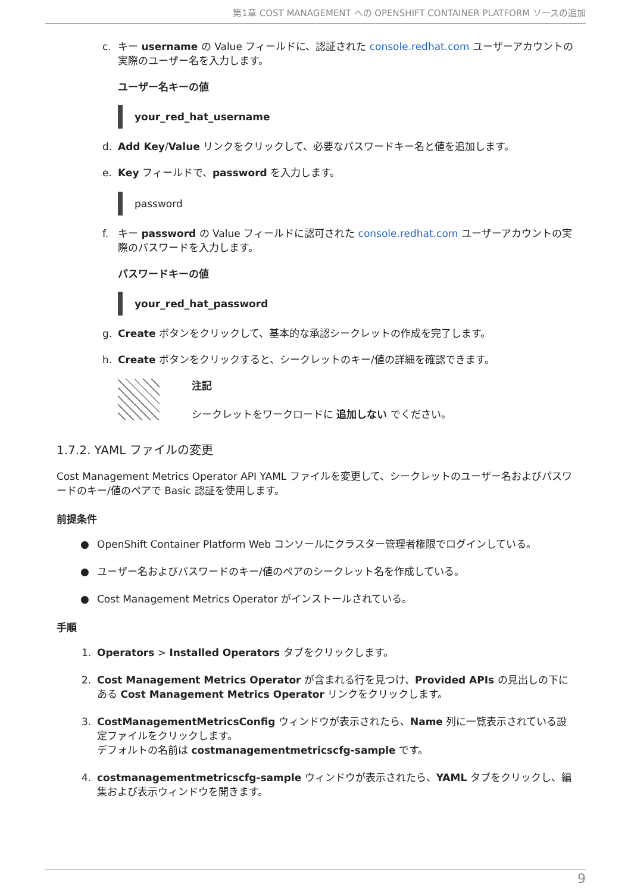第1章 COST MANAGEMENT への OPENSHIFT CONTAINER PLATFORM ソースの追加
c. キー username の Value フィールドに、認証された console.redhat.com ユーザーアカウントの実際のユーザー名を入力します。
ユーザー名キーの値
your_red_hat_username
d. Add Key/Value リンクをクリックして、必要なパスワードキー名と値を追加します。
e. Key フィールドで、password を入力します。
password
f. キー password の Value フィールドに認可された console.redhat.com ユーザーアカウントの実際のパスワードを入力します。
パスワードキーの値
your_red_hat_password
g. Create ボタンをクリックして、基本的な承認シークレットの作成を完了します。
h. Create ボタンをクリックすると、シークレットのキー/値の詳細を確認できます。
注記
シークレットをワークロードに 追加しない でください。
1.7.2. YAML ファイルの変更
Cost Management Metrics Operator API YAML ファイルを変更して、シークレットのユーザー名およびパスワードのキー/値のペアで Basic 認証を使用します。
前提条件
● OpenShift Container Platform Web コンソールにクラスター管理者権限でログインしている。
● ユーザー名およびパスワードのキー/値のペアのシークレット名を作成している。
● Cost Management Metrics Operator がインストールされている。
手順
1. Operators > Installed Operators タブをクリックします。
2. Cost Management Metrics Operator が含まれる行を見つけ、Provided APIs の見出しの下にある Cost Management Metrics Operator リンクをクリックします。
3. CostManagementMetricsConfig ウィンドウが表示されたら、Name 列に一覧表示されている設定ファイルをクリックします。
デフォルトの名前は costmanagementmetricscfg-sample です。
4. costmanagementmetricscfg-sample ウィンドウが表示されたら、YAML タブをクリックし、編集および表示ウィンドウを開きます。
9